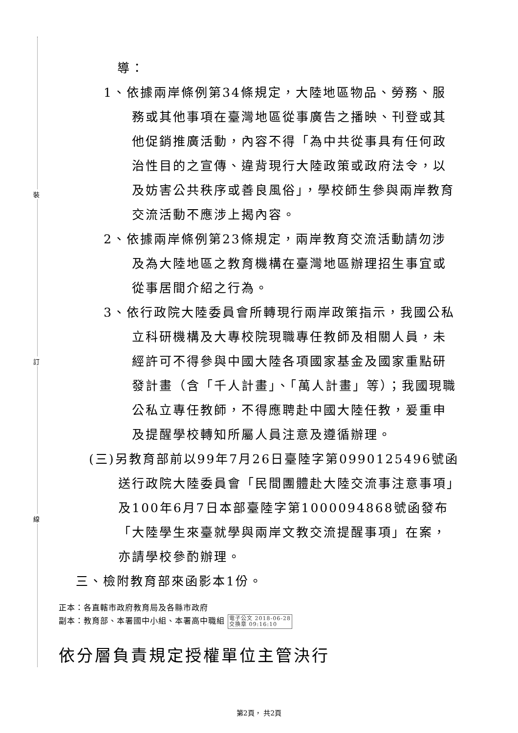裝
訂
線
導：
1、依據兩岸條例第34條規定，大陸地區物品、勞務、服務或其他事項在臺灣地區從事廣告之播映、刊登或其他促銷推廣活動，內容不得「為中共從事具有任何政治性目的之宣傳、違背現行大陸政策或政府法令，以及妨害公共秩序或善良風俗」，學校師生參與兩岸教育交流活動不應涉上揭內容。
2、依據兩岸條例第23條規定，兩岸教育交流活動請勿涉及為大陸地區之教育機構在臺灣地區辦理招生事宜或從事居間介紹之行為。
3、依行政院大陸委員會所轉現行兩岸政策指示，我國公私立科研機構及大專校院現職專任教師及相關人員，未經許可不得參與中國大陸各項國家基金及國家重點研發計畫（含「千人計畫」、「萬人計畫」等）；我國現職公私立專任教師，不得應聘赴中國大陸任教，爰重申及提醒學校轉知所屬人員注意及遵循辦理。
(三)另教育部前以99年7月26日臺陸字第0990125496號函送行政院大陸委員會「民間團體赴大陸交流事注意事項」及100年6月7日本部臺陸字第1000094868號函發布「大陸學生來臺就學與兩岸文教交流提醒事項」在案，亦請學校參酌辦理。
三、檢附教育部來函影本1份。
正本：各直轄市政府教育局及各縣市政府
副本：教育部、本署國中小組、本署高中職組 電子公文 2018-06-28
交換章 09:16:10
依分層負責規定授權單位主管決行
第2頁， 共2頁